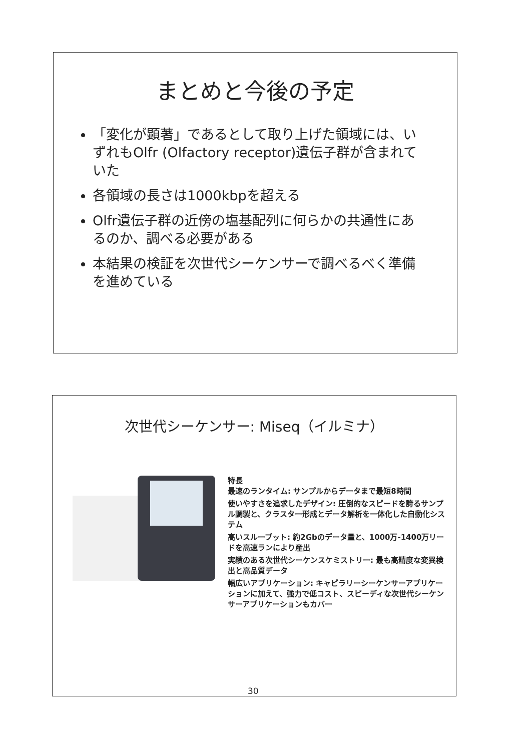まとめと今後の予定
「変化が顕著」であるとして取り上げた領域には、いずれもOlfr (Olfactory receptor)遺伝子群が含まれていた
各領域の長さは1000kbpを超える
Olfr遺伝子群の近傍の塩基配列に何らかの共通性にあるのか、調べる必要がある
本結果の検証を次世代シーケンサーで調べるべく準備を進めている
次世代シーケンサー: Miseq（イルミナ）
特長
最速のランタイム: サンプルからデータまで最短8時間
使いやすさを追求したデザイン: 圧倒的なスピードを誇るサンプル調製と、クラスター形成とデータ解析を一体化した自動化システム
高いスループット: 約2Gbのデータ量と、1000万-1400万リードを高速ランにより産出
実績のある次世代シーケンスケミストリー: 最も高精度な変異検出と高品質データ
幅広いアプリケーション: キャピラリーシーケンサーアプリケーションに加えて、強力で低コスト、スピーディな次世代シーケンサーアプリケーションもカバー
30